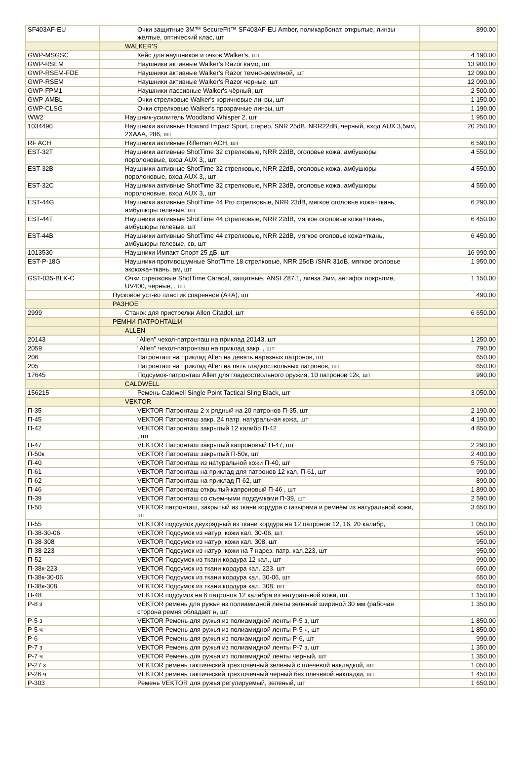| SF403AF-EU | Очки защитные 3M™ SecureFit™ SF403AF-EU Amber, поликарбонат, открытые, линзы жёлтые, оптический клас, шт | 890.00 |
| | WALKER'S | |
| GWP-MSGSC | Кейс для наушников и очков Walker's, шт | 4 190.00 |
| GWP-RSEM | Наушники активные Walker's Razor камо, шт | 13 900.00 |
| GWP-RSEM-FDE | Наушники активные Walker's Razor темно-земляной, шт | 12 090.00 |
| GWP-RSEM | Наушники активные Walker's Razor черные, шт | 12 090.00 |
| GWP-FPM1- | Наушники пассивные Walker's чёрный, шт | 2 500.00 |
| GWP-AMBL | Очки стрелковые Walker's коричневые линзы, шт | 1 150.00 |
| GWP-CLSG | Очки стрелковые Walker's прозрачные линзы, шт | 1 190.00 |
| WW2 | Наушник-усилитель Woodland Whisper 2, шт | 1 950.00 |
| 1034490 | Наушники активные Howard Impact Sport, стерео, SNR 25dB, NRR22dB, черный, вход AUX 3,5мм, 2XAAA, 286, шт | 20 250.00 |
| RF ACH | Наушники активные Rifleman ACH, шт | 6 590.00 |
| EST-32T | Наушники активные ShotTime 32 стрелковые, NRR 22dB, оголовье кожа, амбушюры поролоновые, вход AUX 3,, шт | 4 550.00 |
| EST-32B | Наушники активные ShotTime 32 стрелковые, NRR 22dB, оголовье кожа, амбушюры поролоновые, вход AUX 3,, шт | 4 550.00 |
| EST-32C | Наушники активные ShotTime 32 стрелковые, NRR 23dB, оголовье кожа, амбушюры поролоновые, вход AUX 3,, шт | 4 550.00 |
| EST-44G | Наушники активные ShotTime 44 Pro стрелковые, NRR 23dB, мягкое оголовье кожа+ткань, амбушюры гелевые, шт | 6 290.00 |
| EST-44T | Наушники активные ShotTime 44 стрелковые, NRR 22dB, мягкое оголовье кожа+ткань, амбушюры гелевые, шт | 6 450.00 |
| EST-44B | Наушники активные ShotTime 44 стрелковые, NRR 22dB, мягкое оголовье кожа+ткань, амбушюры гелевые, св, шт | 6 450.00 |
| 1013530 | Наушники Импакт Спорт 25 дБ, шт | 16 990.00 |
| EST-P-18G | Наушники противошумные ShotTime 18 стрелковые, NRR 25dB /SNR 31dB, мягкое оголовье экокожа+ткань, ам, шт | 1 950.00 |
| GST-035-BLK-C | Очки стрелковые ShotTime Caracal, защитные, ANSI Z87.1, линза 2мм, антифог покрытие, UV400, чёрные, , шт | 1 150.00 |
| | Пусковое уст-во пластик спаренное (А+А), шт | 490.00 |
| | РАЗНОЕ | |
| 2999 | Станок для пристрелки Allen Citadel, шт | 6 650.00 |
| | РЕМНИ-ПАТРОНТАШИ | |
| | ALLEN | |
| 20143 | "Allen" чехол-патронташ на приклад 20143, шт | 1 250.00 |
| 2059 | "Allen" чехол-патронташ на приклад закр. , шт | 790.00 |
| 206 | Патронташ на приклад Allen на девять нарезных патронов, шт | 650.00 |
| 205 | Патронташ на приклад Allen на пять гладкоствольных патронов, шт | 650.00 |
| 17645 | Подсумок-патронташ Allen для гладкоствольного оружия, 10 патронов 12к, шт | 990.00 |
| | CALDWELL | |
| 156215 | Ремень Caldwell Single Point Tactical Sling Black, шт | 3 050.00 |
| | VEKTOR | |
| П-35 | VEKTOR Патронташ 2-х рядный на 20 патронов П-35, шт | 2 190.00 |
| П-45 | VEKTOR Патронташ закр. 24 патр. натуральная кожа, шт | 4 190.00 |
| П-42 | VEKTOR Патронташ закрытый 12 калибр П-42 , шт | 4 850.00 |
| П-47 | VEKTOR Патронташ закрытый капроновый П-47, шт | 2 290.00 |
| П-50к | VEKTOR Патронташ закрытый П-50к, шт | 2 400.00 |
| П-40 | VEKTOR Патронташ из натуральной кожи П-40, шт | 5 750.00 |
| П-61 | VEKTOR Патронташ на приклад для патронов 12 кал. П-61, шт | 990.00 |
| П-62 | VEKTOR Патронташ на приклад П-62, шт | 890.00 |
| П-46 | VEKTOR Патронташ открытый капроновый П-46 , шт | 1 890.00 |
| П-39 | VEKTOR Патронташ со съемными подсумками П-39, шт | 2 590.00 |
| П-50 | VEKTOR патронташ, закрытый из ткани кордура с газырями и ремнём из натуральной кожи, шт | 3 650.00 |
| П-55 | VEKTOR подсумок двухрядный из ткани кордура на 12 патронов 12, 16, 20 калибр, | 1 050.00 |
| П-38-30-06 | VEKTOR Подсумок из натур. кожи кал. 30-06, шт | 950.00 |
| П-38-308 | VEKTOR Подсумок из натур. кожи кал. 308, шт | 950.00 |
| П-38-223 | VEKTOR Подсумок из натур. кожи на 7 нарез. патр. кал.223, шт | 950.00 |
| П-52 | VEKTOR Подсумок из ткани кордура 12 кал., шт | 990.00 |
| П-38к-223 | VEKTOR Подсумок из ткани кордура кал. 223, шт | 650.00 |
| П-38к-30-06 | VEKTOR Подсумок из ткани кордура кал. 30-06, шт | 650.00 |
| П-38к-308 | VEKTOR Подсумок из ткани кордура кал. 308, шт | 650.00 |
| П-48 | VEKTOR подсумок на 6 патронов 12 калибра из натуральной кожи, шт | 1 150.00 |
| Р-8 з | VEKTOR ремень для ружья из полиамидной ленты зеленый шириной 30 мм (рабочая сторона ремня обладает н, шт | 1 350.00 |
| Р-5 з | VEKTOR Ремень для ружья из полиамидной ленты Р-5 з, шт | 1 850.00 |
| Р-5 ч | VEKTOR Ремень для ружья из полиамидной ленты Р-5 ч, шт | 1 850.00 |
| Р-6 | VEKTOR Ремень для ружья из полиамидной ленты Р-6, шт | 990.00 |
| Р-7 з | VEKTOR Ремень для ружья из полиамидной ленты Р-7 з, шт | 1 350.00 |
| Р-7 ч | VEKTOR Ремень для ружья из полиамидной ленты черный, шт | 1 350.00 |
| Р-27 з | VEKTOR ремень тактический трехточечный зеленый с плечевой накладкой, шт | 1 050.00 |
| Р-26 ч | VEKTOR ремень тактический трехточечный черный без плечевой накладки, шт | 1 450.00 |
| Р-303 | Ремень VEKTOR для ружья регулируемый, зеленый, шт | 1 650.00 |